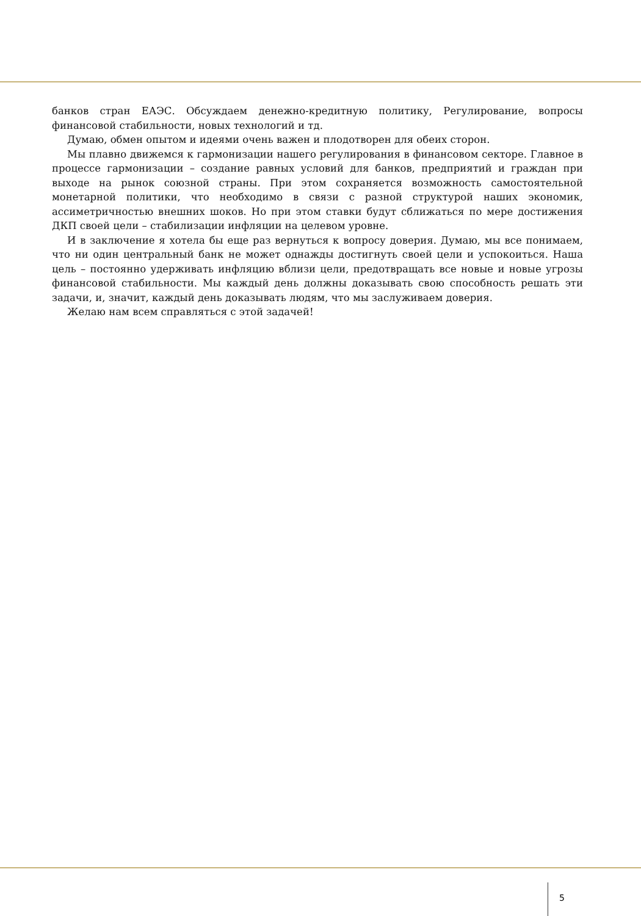банков стран ЕАЭС. Обсуждаем денежно-кредитную политику, Регулирование, вопросы финансовой стабильности, новых технологий и тд.
Думаю, обмен опытом и идеями очень важен и плодотворен для обеих сторон.
Мы плавно движемся к гармонизации нашего регулирования в финансовом секторе. Главное в процессе гармонизации – создание равных условий для банков, предприятий и граждан при выходе на рынок союзной страны. При этом сохраняется возможность самостоятельной монетарной политики, что необходимо в связи с разной структурой наших экономик, ассиметричностью внешних шоков. Но при этом ставки будут сближаться по мере достижения ДКП своей цели – стабилизации инфляции на целевом уровне.
И в заключение я хотела бы еще раз вернуться к вопросу доверия. Думаю, мы все понимаем, что ни один центральный банк не может однажды достигнуть своей цели и успокоиться. Наша цель – постоянно удерживать инфляцию вблизи цели, предотвращать все новые и новые угрозы финансовой стабильности. Мы каждый день должны доказывать свою способность решать эти задачи, и, значит, каждый день доказывать людям, что мы заслуживаем доверия.
Желаю нам всем справляться с этой задачей!
5